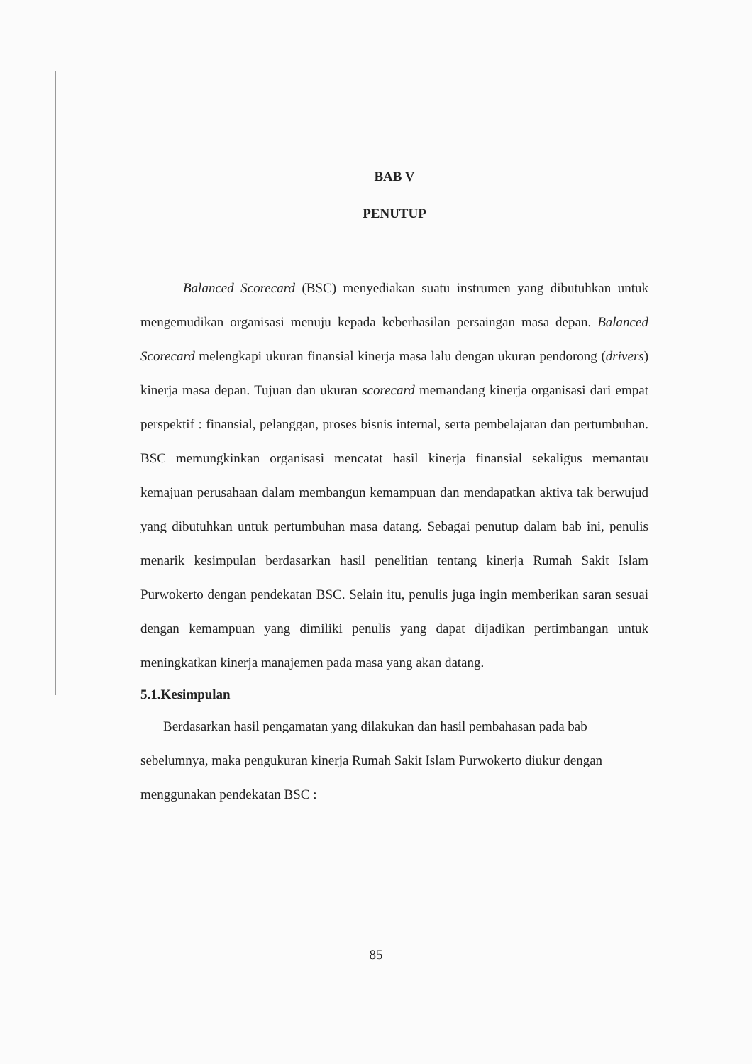BAB V
PENUTUP
Balanced Scorecard (BSC) menyediakan suatu instrumen yang dibutuhkan untuk mengemudikan organisasi menuju kepada keberhasilan persaingan masa depan. Balanced Scorecard melengkapi ukuran finansial kinerja masa lalu dengan ukuran pendorong (drivers) kinerja masa depan. Tujuan dan ukuran scorecard memandang kinerja organisasi dari empat perspektif : finansial, pelanggan, proses bisnis internal, serta pembelajaran dan pertumbuhan. BSC memungkinkan organisasi mencatat hasil kinerja finansial sekaligus memantau kemajuan perusahaan dalam membangun kemampuan dan mendapatkan aktiva tak berwujud yang dibutuhkan untuk pertumbuhan masa datang. Sebagai penutup dalam bab ini, penulis menarik kesimpulan berdasarkan hasil penelitian tentang kinerja Rumah Sakit Islam Purwokerto dengan pendekatan BSC. Selain itu, penulis juga ingin memberikan saran sesuai dengan kemampuan yang dimiliki penulis yang dapat dijadikan pertimbangan untuk meningkatkan kinerja manajemen pada masa yang akan datang.
5.1.Kesimpulan
Berdasarkan hasil pengamatan yang dilakukan dan hasil pembahasan pada bab sebelumnya, maka pengukuran kinerja Rumah Sakit Islam Purwokerto diukur dengan menggunakan pendekatan BSC :
85